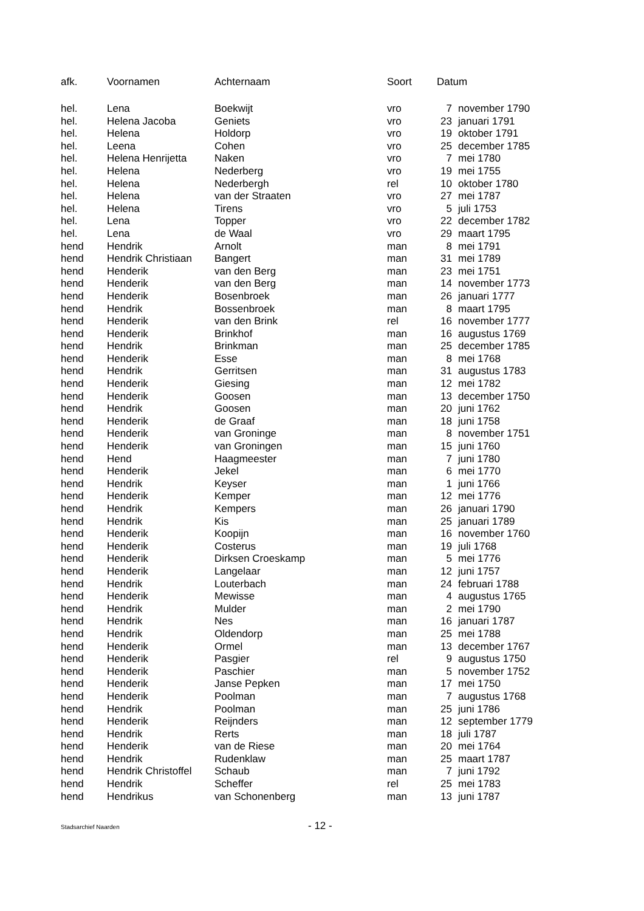| afk. | Voornamen | Achternaam | Soort | Datum | |
| --- | --- | --- | --- | --- | --- |
| hel. | Lena | Boekwijt | vro | 7 | november 1790 |
| hel. | Helena Jacoba | Geniets | vro | 23 | januari 1791 |
| hel. | Helena | Holdorp | vro | 19 | oktober 1791 |
| hel. | Leena | Cohen | vro | 25 | december 1785 |
| hel. | Helena Henrijetta | Naken | vro | 7 | mei 1780 |
| hel. | Helena | Nederberg | vro | 19 | mei 1755 |
| hel. | Helena | Nederbergh | rel | 10 | oktober 1780 |
| hel. | Helena | van der Straaten | vro | 27 | mei 1787 |
| hel. | Helena | Tirens | vro | 5 | juli 1753 |
| hel. | Lena | Topper | vro | 22 | december 1782 |
| hel. | Lena | de Waal | vro | 29 | maart 1795 |
| hend | Hendrik | Arnolt | man | 8 | mei 1791 |
| hend | Hendrik Christiaan | Bangert | man | 31 | mei 1789 |
| hend | Henderik | van den Berg | man | 23 | mei 1751 |
| hend | Henderik | van den Berg | man | 14 | november 1773 |
| hend | Henderik | Bosenbroek | man | 26 | januari 1777 |
| hend | Hendrik | Bossenbroek | man | 8 | maart 1795 |
| hend | Henderik | van den Brink | rel | 16 | november 1777 |
| hend | Henderik | Brinkhof | man | 16 | augustus 1769 |
| hend | Hendrik | Brinkman | man | 25 | december 1785 |
| hend | Henderik | Esse | man | 8 | mei 1768 |
| hend | Hendrik | Gerritsen | man | 31 | augustus 1783 |
| hend | Henderik | Giesing | man | 12 | mei 1782 |
| hend | Henderik | Goosen | man | 13 | december 1750 |
| hend | Hendrik | Goosen | man | 20 | juni 1762 |
| hend | Henderik | de Graaf | man | 18 | juni 1758 |
| hend | Henderik | van Groninge | man | 8 | november 1751 |
| hend | Henderik | van Groningen | man | 15 | juni 1760 |
| hend | Hend | Haagmeester | man | 7 | juni 1780 |
| hend | Henderik | Jekel | man | 6 | mei 1770 |
| hend | Hendrik | Keyser | man | 1 | juni 1766 |
| hend | Henderik | Kemper | man | 12 | mei 1776 |
| hend | Hendrik | Kempers | man | 26 | januari 1790 |
| hend | Hendrik | Kis | man | 25 | januari 1789 |
| hend | Henderik | Koopijn | man | 16 | november 1760 |
| hend | Henderik | Costerus | man | 19 | juli 1768 |
| hend | Henderik | Dirksen Croeskamp | man | 5 | mei 1776 |
| hend | Henderik | Langelaar | man | 12 | juni 1757 |
| hend | Hendrik | Louterbach | man | 24 | februari 1788 |
| hend | Henderik | Mewisse | man | 4 | augustus 1765 |
| hend | Hendrik | Mulder | man | 2 | mei 1790 |
| hend | Hendrik | Nes | man | 16 | januari 1787 |
| hend | Hendrik | Oldendorp | man | 25 | mei 1788 |
| hend | Henderik | Ormel | man | 13 | december 1767 |
| hend | Henderik | Pasgier | rel | 9 | augustus 1750 |
| hend | Henderik | Paschier | man | 5 | november 1752 |
| hend | Henderik | Janse Pepken | man | 17 | mei 1750 |
| hend | Henderik | Poolman | man | 7 | augustus 1768 |
| hend | Hendrik | Poolman | man | 25 | juni 1786 |
| hend | Henderik | Reijnders | man | 12 | september 1779 |
| hend | Hendrik | Rerts | man | 18 | juli 1787 |
| hend | Henderik | van de Riese | man | 20 | mei 1764 |
| hend | Hendrik | Rudenklaw | man | 25 | maart 1787 |
| hend | Hendrik Christoffel | Schaub | man | 7 | juni 1792 |
| hend | Hendrik | Scheffer | rel | 25 | mei 1783 |
| hend | Hendrikus | van Schonenberg | man | 13 | juni 1787 |
Stadsarchief Naarden - 12 -